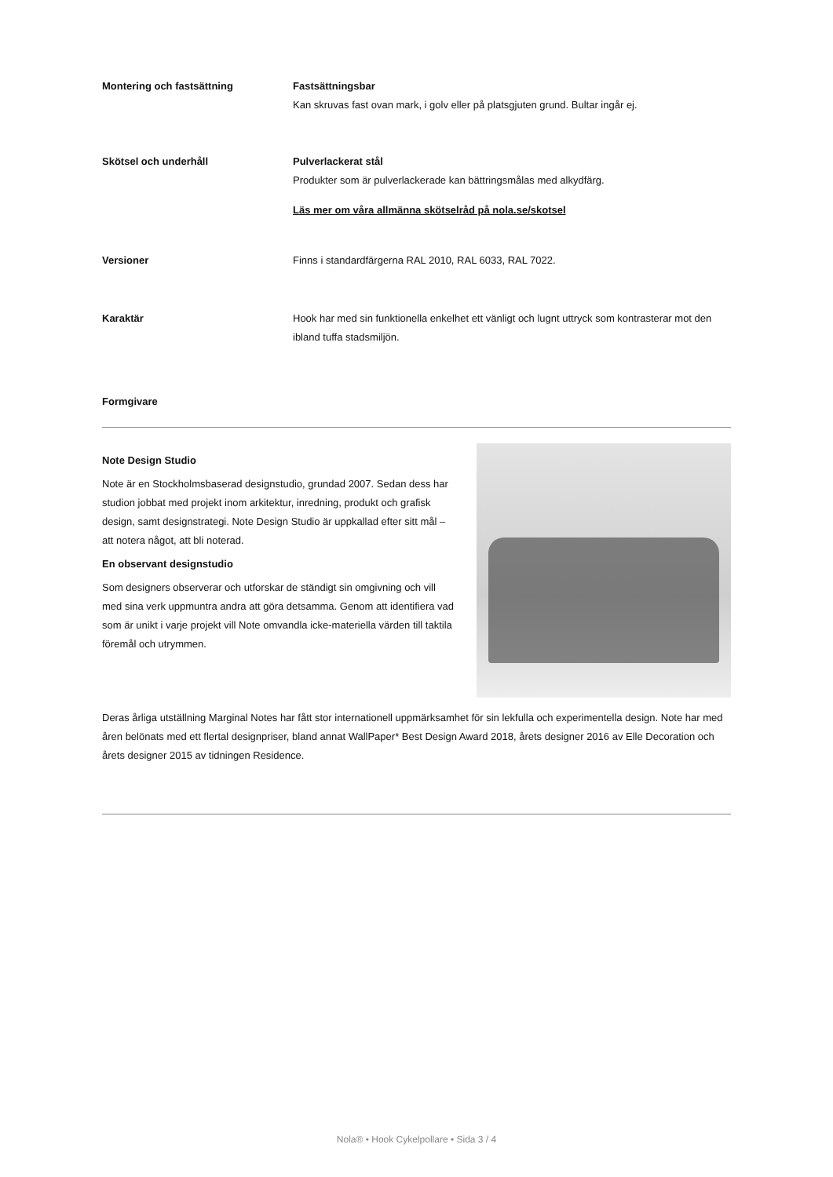Montering och fastsättning Fastsättningsbar
Kan skruvas fast ovan mark, i golv eller på platsgjuten grund. Bultar ingår ej.
Skötsel och underhåll Pulverlackerat stål
Produkter som är pulverlackerade kan bättringsmålas med alkydfärg.
Läs mer om våra allmänna skötselråd på nola.se/skotsel
Versioner Finns i standardfärgerna RAL 2010, RAL 6033, RAL 7022.
Karaktär Hook har med sin funktionella enkelhet ett vänligt och lugnt uttryck som kontrasterar mot den ibland tuffa stadsmiljön.
Formgivare
Note Design Studio
Note är en Stockholmsbaserad designstudio, grundad 2007. Sedan dess har studion jobbat med projekt inom arkitektur, inredning, produkt och grafisk design, samt designstrategi. Note Design Studio är uppkallad efter sitt mål – att notera något, att bli noterad.
En observant designstudio
Som designers observerar och utforskar de ständigt sin omgivning och vill med sina verk uppmuntra andra att göra detsamma. Genom att identifiera vad som är unikt i varje projekt vill Note omvandla icke-materiella värden till taktila föremål och utrymmen.
Deras årliga utställning Marginal Notes har fått stor internationell uppmärksamhet för sin lekfulla och experimentella design. Note har med åren belönats med ett flertal designpriser, bland annat WallPaper* Best Design Award 2018, årets designer 2016 av Elle Decoration och årets designer 2015 av tidningen Residence.
Nola® • Hook Cykelpollare • Sida 3 / 4